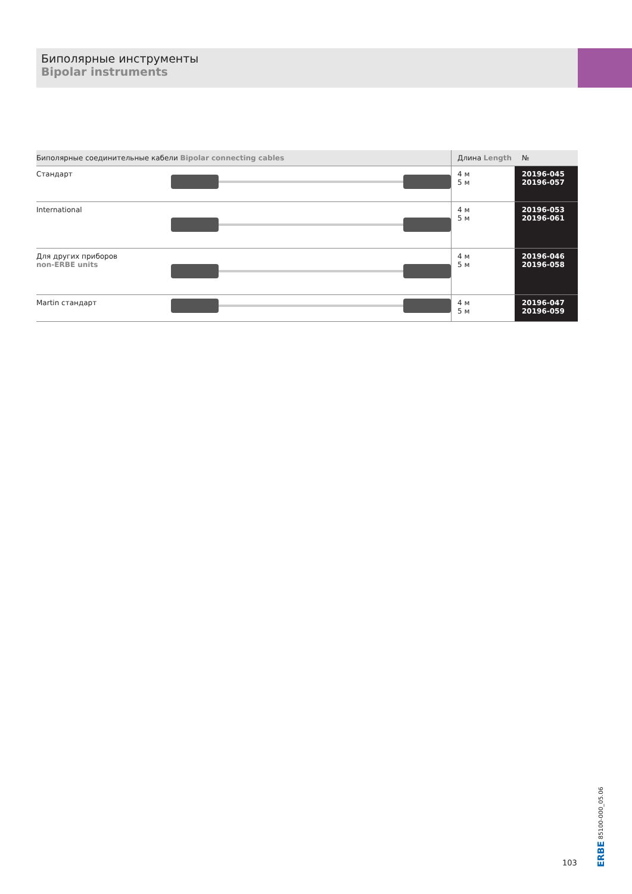Биполярные инструменты
Bipolar instruments
| Биполярные соединительные кабели Bipolar connecting cables | | Длина Length | № |
| --- | --- | --- | --- |
| Стандарт | | 4 м 5 м | 20196-045 20196-057 |
| International | | 4 м 5 м | 20196-053 20196-061 |
| Для других приборов non-ERBE units | | 4 м 5 м | 20196-046 20196-058 |
| Martin стандарт | | 4 м 5 м | 20196-047 20196-059 |
103
ERBE 85100-000_05.06